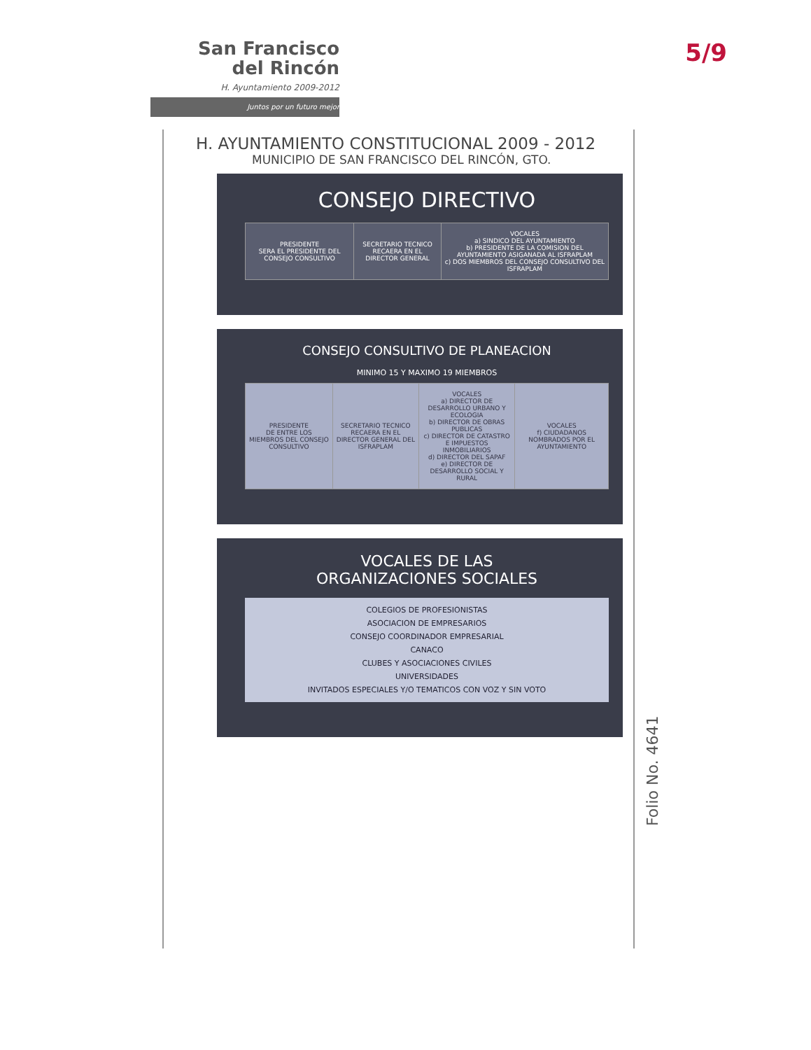San Francisco
del Rincón
H. Ayuntamiento 2009-2012
Juntos por un futuro mejor
5/9
H. AYUNTAMIENTO CONSTITUCIONAL 2009 - 2012
MUNICIPIO DE SAN FRANCISCO DEL RINCÓN, GTO.
CONSEJO DIRECTIVO
| PRESIDENTE SERA EL PRESIDENTE DEL CONSEJO CONSULTIVO | SECRETARIO TECNICO RECAERA EN EL DIRECTOR GENERAL | VOCALES a) SINDICO DEL AYUNTAMIENTO b) PRESIDENTE DE LA COMISION DEL AYUNTAMIENTO ASIGANADA AL ISFRAPLAM c) DOS MIEMBROS DEL CONSEJO CONSULTIVO DEL ISFRAPLAM |
CONSEJO CONSULTIVO DE PLANEACION
MINIMO 15 Y MAXIMO 19 MIEMBROS
| PRESIDENTE DE ENTRE LOS MIEMBROS DEL CONSEJO CONSULTIVO | SECRETARIO TECNICO RECAERA EN EL DIRECTOR GENERAL DEL ISFRAPLAM | VOCALES a) DIRECTOR DE DESARROLLO URBANO Y ECOLOGIA b) DIRECTOR DE OBRAS PUBLICAS c) DIRECTOR DE CATASTRO E IMPUESTOS INMOBILIARIOS d) DIRECTOR DEL SAPAF e) DIRECTOR DE DESARROLLO SOCIAL Y RURAL | VOCALES f) CIUDADANOS NOMBRADOS POR EL AYUNTAMIENTO |
VOCALES DE LAS
ORGANIZACIONES SOCIALES
COLEGIOS DE PROFESIONISTAS
ASOCIACION DE EMPRESARIOS
CONSEJO COORDINADOR EMPRESARIAL
CANACO
CLUBES Y ASOCIACIONES CIVILES
UNIVERSIDADES
INVITADOS ESPECIALES Y/O TEMATICOS CON VOZ Y SIN VOTO
Folio No. 4641